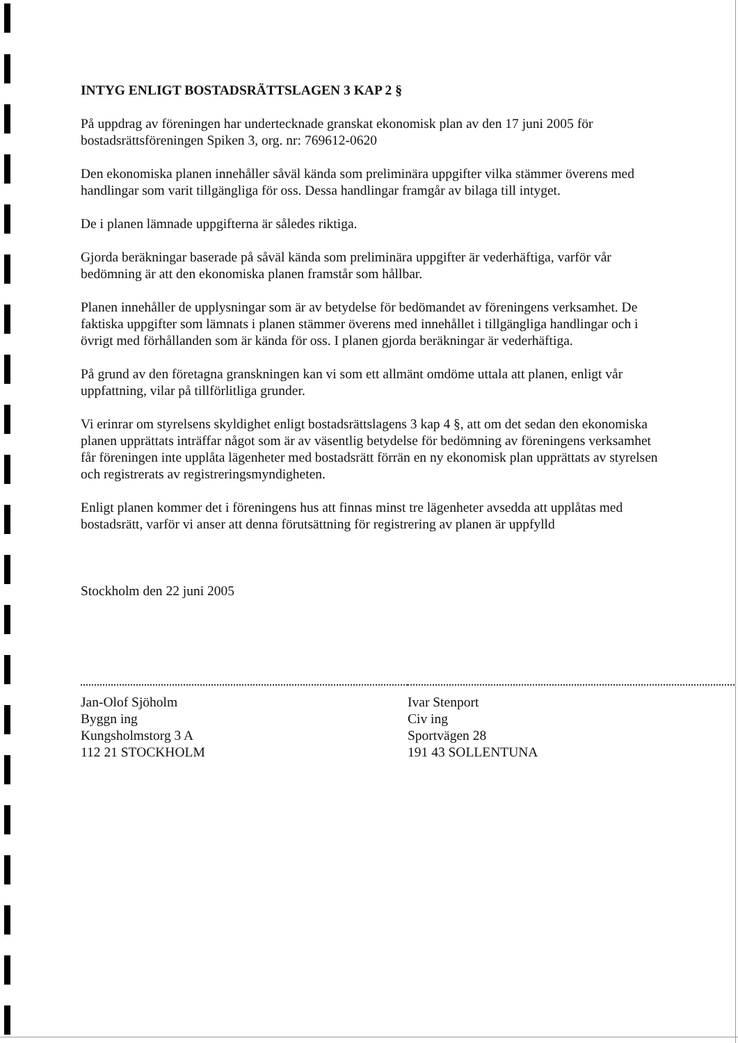INTYG ENLIGT BOSTADSRÄTTSLAGEN 3 KAP 2 §
På uppdrag av föreningen har undertecknade granskat ekonomisk plan av den 17 juni 2005 för bostadsrättsföreningen Spiken 3, org. nr: 769612-0620
Den ekonomiska planen innehåller såväl kända som preliminära uppgifter vilka stämmer överens med handlingar som varit tillgängliga för oss. Dessa handlingar framgår av bilaga till intyget.
De i planen lämnade uppgifterna är således riktiga.
Gjorda beräkningar baserade på såväl kända som preliminära uppgifter är vederhäftiga, varför vår bedömning är att den ekonomiska planen framstår som hållbar.
Planen innehåller de upplysningar som är av betydelse för bedömandet av föreningens verksamhet. De faktiska uppgifter som lämnats i planen stämmer överens med innehållet i tillgängliga handlingar och i övrigt med förhållanden som är kända för oss. I planen gjorda beräkningar är vederhäftiga.
På grund av den företagna granskningen kan vi som ett allmänt omdöme uttala att planen, enligt vår uppfattning, vilar på tillförlitliga grunder.
Vi erinrar om styrelsens skyldighet enligt bostadsrättslagens 3 kap 4 §, att om det sedan den ekonomiska planen upprättats inträffar något som är av väsentlig betydelse för bedömning av föreningens verksamhet får föreningen inte upplåta lägenheter med bostadsrätt förrän en ny ekonomisk plan upprättats av styrelsen och registrerats av registreringsmyndigheten.
Enligt planen kommer det i föreningens hus att finnas minst tre lägenheter avsedda att upplåtas med bostadsrätt, varför vi anser att denna förutsättning för registrering av planen är uppfylld
Stockholm den 22 juni 2005
Jan-Olof Sjöholm
Byggn ing
Kungsholmstorg 3 A
112 21 STOCKHOLM
Ivar Stenport
Civ ing
Sportvägen 28
191 43 SOLLENTUNA